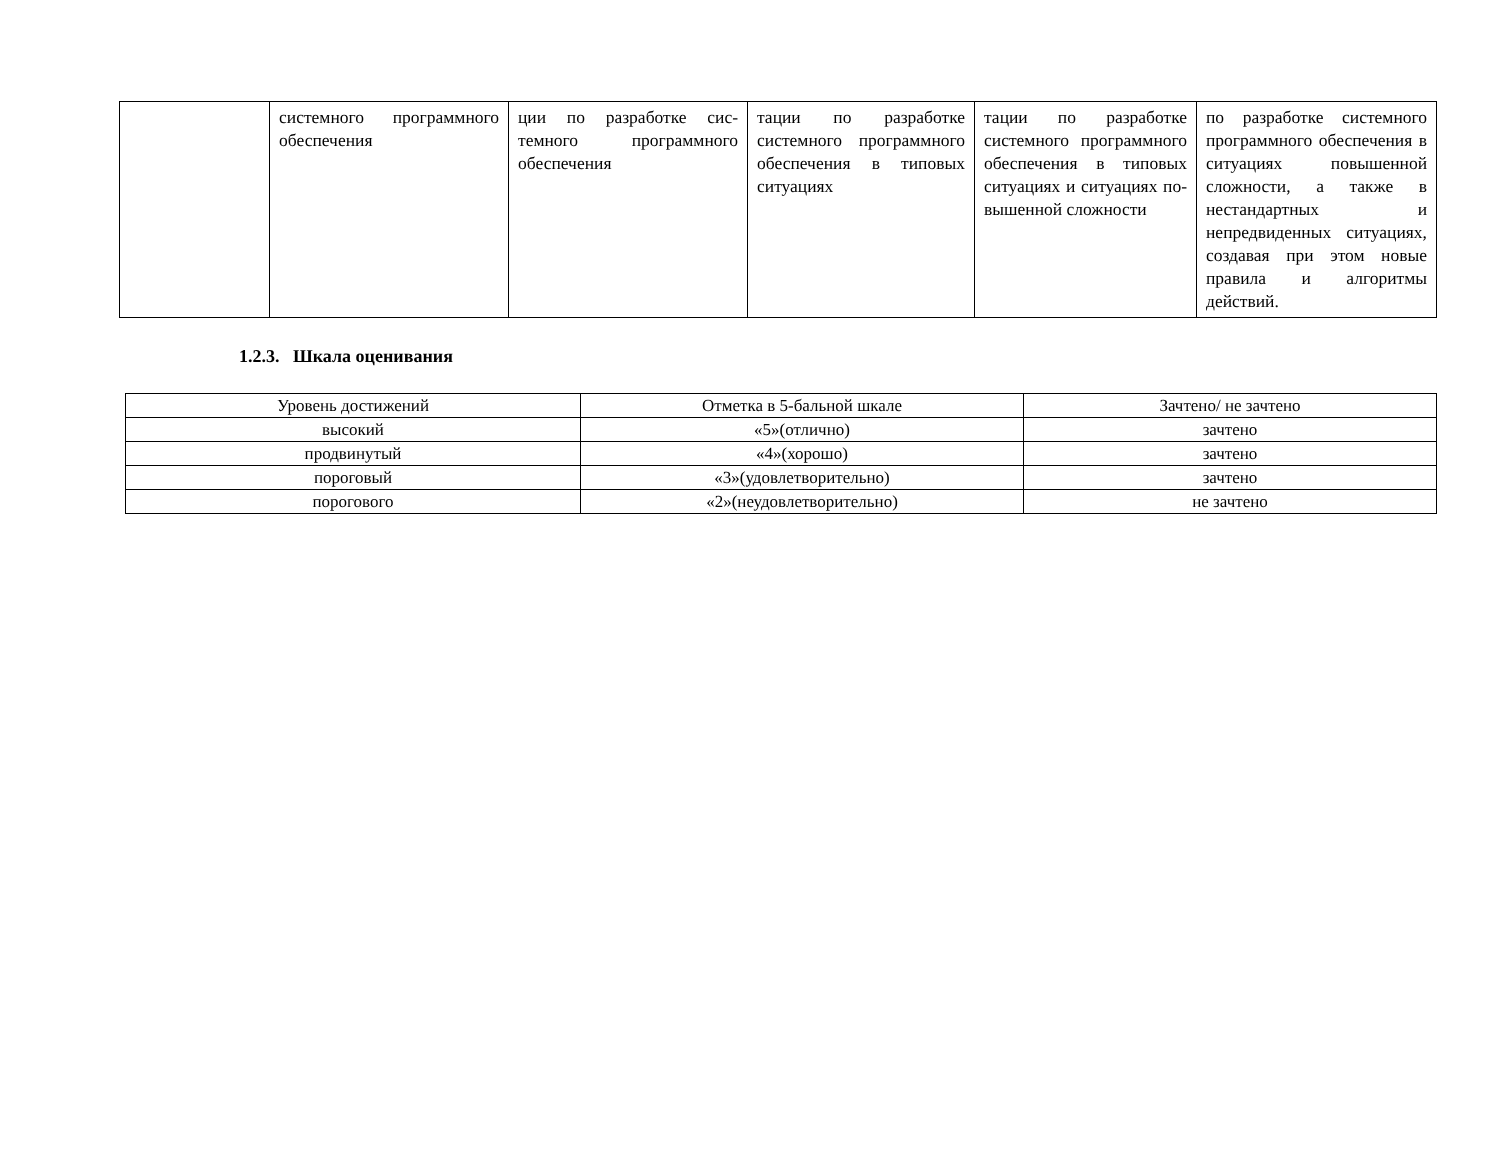| | системного программ­ного обеспечения | ции по разработке сис­темного программного обеспечения | тации по разработке системного про­граммного обеспече­ния в типовых ситуаци­ях | тации по разработке системного про­граммного обеспече­ния в типовых ситуа­циях и ситуациях по­вышенной сложности | по разработке систем­ного программного обеспечения в ситуациях повышенной сложности, а также в нестандартных и непредвиденных ситуа­циях, создавая при этом новые правила и алго­ритмы действий. |
1.2.3. Шкала оценивания
| Уровень достижений | Отметка в 5-бальной шкале | Зачтено/ не зачтено |
| --- | --- | --- |
| высокий | «5»(отлично) | зачтено |
| продвинутый | «4»(хорошо) | зачтено |
| пороговый | «3»(удовлетворительно) | зачтено |
| порогового | «2»(неудовлетворительно) | не зачтено |